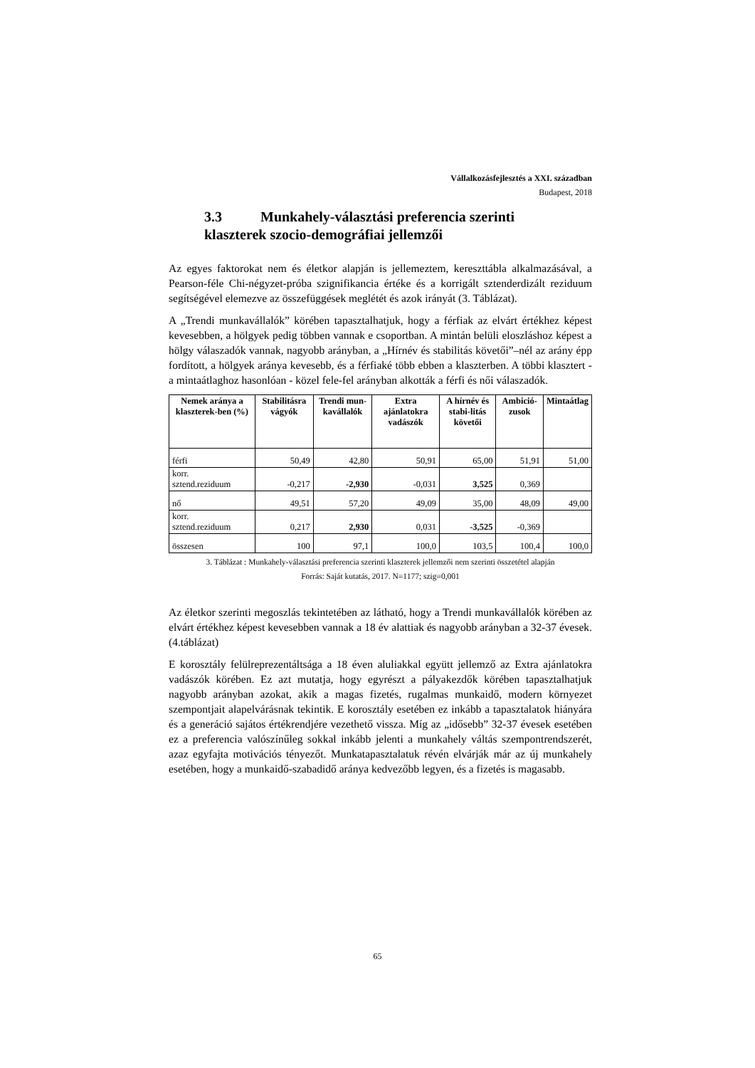Vállalkozásfejlesztés a XXI. században
Budapest, 2018
3.3 Munkahely-választási preferencia szerinti
klaszterek szocio-demográfiai jellemzői
Az egyes faktorokat nem és életkor alapján is jellemeztem, kereszttábla alkalmazásával, a Pearson-féle Chi-négyzet-próba szignifikancia értéke és a korrigált sztenderdizált reziduum segítségével elemezve az összefüggések meglétét és azok irányát (3. Táblázat).
A „Trendi munkavállalók” körében tapasztalhatjuk, hogy a férfiak az elvárt értékhez képest kevesebben, a hölgyek pedig többen vannak e csoportban. A mintán belüli eloszláshoz képest a hölgy válaszadók vannak, nagyobb arányban, a „Hírnév és stabilitás követői”–nél az arány épp fordított, a hölgyek aránya kevesebb, és a férfiaké több ebben a klaszterben. A többi klasztert - a mintaátlaghoz hasonlóan - közel fele-fel arányban alkották a férfi és női válaszadók.
| Nemek aránya a klaszterek-ben (%) | Stabilitásra vágyók | Trendi mun-kavállalók | Extra ajánlatokra vadászók | A hírnév és stabi-litás követői | Ambició-zusok | Mintaátlag |
| --- | --- | --- | --- | --- | --- | --- |
| férfi | 50,49 | 42,80 | 50,91 | 65,00 | 51,91 | 51,00 |
| korr. sztend.reziduum | -0,217 | -2,930 | -0,031 | 3,525 | 0,369 | |
| nő | 49,51 | 57,20 | 49,09 | 35,00 | 48,09 | 49,00 |
| korr. sztend.reziduum | 0,217 | 2,930 | 0,031 | -3,525 | -0,369 | |
| összesen | 100 | 97,1 | 100,0 | 103,5 | 100,4 | 100,0 |
3. Táblázat : Munkahely-választási preferencia szerinti klaszterek jellemzői nem szerinti összetétel alapján
Forrás: Saját kutatás, 2017. N=1177; szig=0,001
Az életkor szerinti megoszlás tekintetében az látható, hogy a Trendi munkavállalók körében az elvárt értékhez képest kevesebben vannak a 18 év alattiak és nagyobb arányban a 32-37 évesek. (4.táblázat)
E korosztály felülreprezentáltsága a 18 éven aluliakkal együtt jellemző az Extra ajánlatokra vadászók körében. Ez azt mutatja, hogy egyrészt a pályakezdők körében tapasztalhatjuk nagyobb arányban azokat, akik a magas fizetés, rugalmas munkaidő, modern környezet szempontjait alapelvárásnak tekintik. E korosztály esetében ez inkább a tapasztalatok hiányára és a generáció sajátos értékrendjére vezethető vissza. Míg az „idősebb” 32-37 évesek esetében ez a preferencia valószínűleg sokkal inkább jelenti a munkahely váltás szempontrendszerét, azaz egyfajta motivációs tényezőt. Munkatapasztalatuk révén elvárják már az új munkahely esetében, hogy a munkaidő-szabadidő aránya kedvezőbb legyen, és a fizetés is magasabb.
65